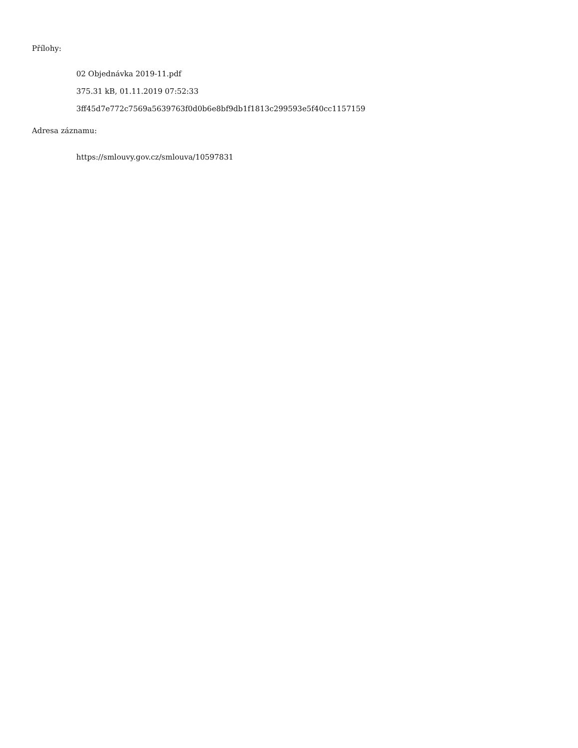Přílohy:
02 Objednávka 2019-11.pdf
375.31 kB, 01.11.2019 07:52:33
3ff45d7e772c7569a5639763f0d0b6e8bf9db1f1813c299593e5f40cc1157159
Adresa záznamu:
https://smlouvy.gov.cz/smlouva/10597831